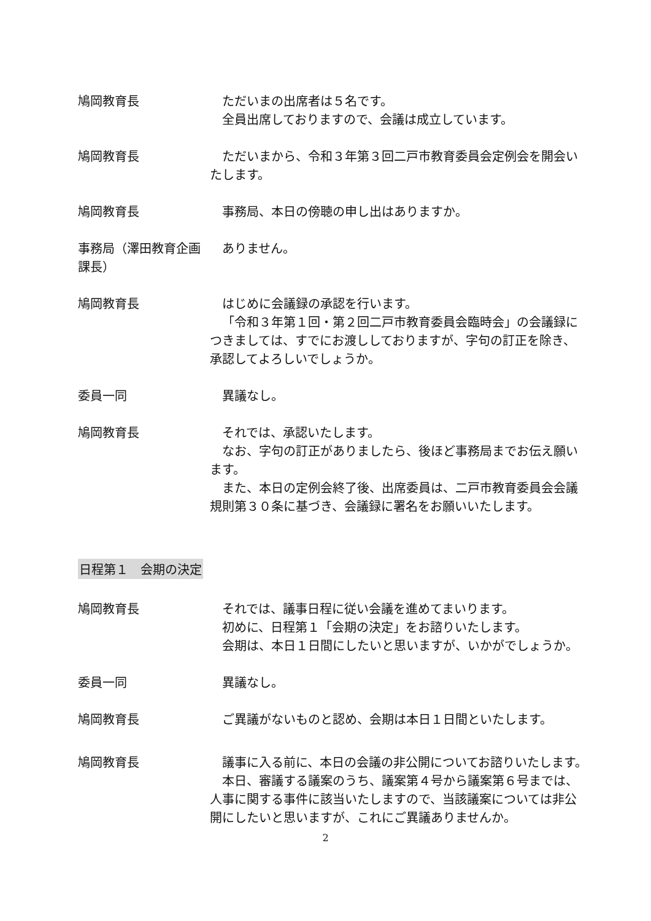鳩岡教育長 ただいまの出席者は５名です。
全員出席しておりますので、会議は成立しています。
鳩岡教育長 ただいまから、令和３年第３回二戸市教育委員会定例会を開会いたします。
鳩岡教育長 事務局、本日の傍聴の申し出はありますか。
事務局（澤田教育企画課長）
ありません。
鳩岡教育長 はじめに会議録の承認を行います。
「令和３年第１回・第２回二戸市教育委員会臨時会」の会議録につきましては、すでにお渡ししておりますが、字句の訂正を除き、承認してよろしいでしょうか。
委員一同 異議なし。
鳩岡教育長 それでは、承認いたします。
なお、字句の訂正がありましたら、後ほど事務局までお伝え願います。
また、本日の定例会終了後、出席委員は、二戸市教育委員会会議規則第３０条に基づき、会議録に署名をお願いいたします。
日程第１　会期の決定
鳩岡教育長 それでは、議事日程に従い会議を進めてまいります。
初めに、日程第１「会期の決定」をお諮りいたします。
会期は、本日１日間にしたいと思いますが、いかがでしょうか。
委員一同 異議なし。
鳩岡教育長 ご異議がないものと認め、会期は本日１日間といたします。
鳩岡教育長 議事に入る前に、本日の会議の非公開についてお諮りいたします。
本日、審議する議案のうち、議案第４号から議案第６号までは、人事に関する事件に該当いたしますので、当該議案については非公開にしたいと思いますが、これにご異議ありませんか。
2